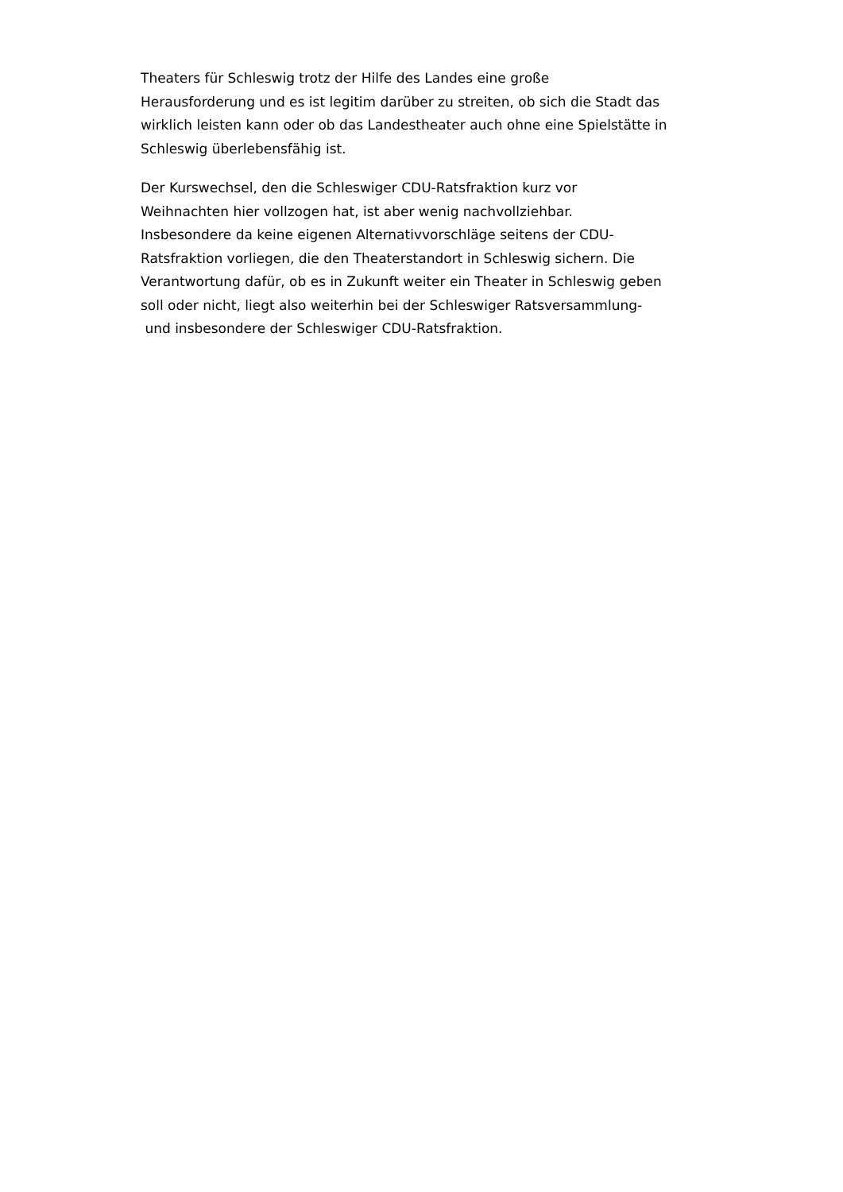Theaters für Schleswig trotz der Hilfe des Landes eine große
Herausforderung und es ist legitim darüber zu streiten, ob sich die Stadt das
wirklich leisten kann oder ob das Landestheater auch ohne eine Spielstätte in
Schleswig überlebensfähig ist.
Der Kurswechsel, den die Schleswiger CDU-Ratsfraktion kurz vor
Weihnachten hier vollzogen hat, ist aber wenig nachvollziehbar.
Insbesondere da keine eigenen Alternativvorschläge seitens der CDU-
Ratsfraktion vorliegen, die den Theaterstandort in Schleswig sichern. Die
Verantwortung dafür, ob es in Zukunft weiter ein Theater in Schleswig geben
soll oder nicht, liegt also weiterhin bei der Schleswiger Ratsversammlung-
und insbesondere der Schleswiger CDU-Ratsfraktion.